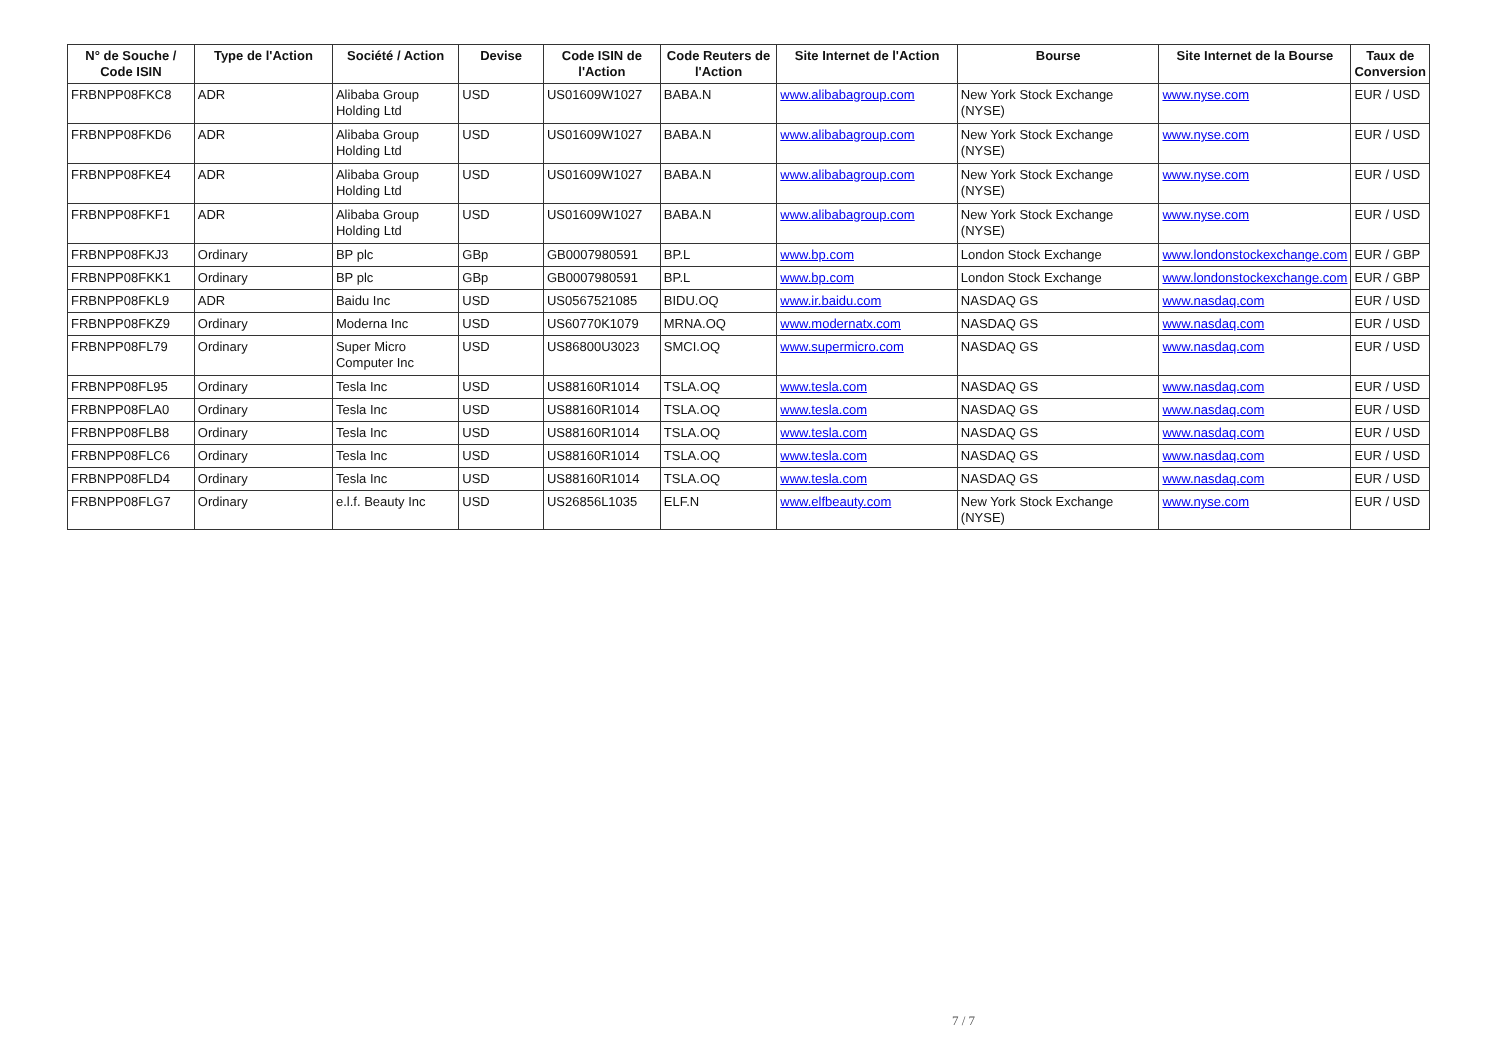| N° de Souche / Code ISIN | Type de l'Action | Société / Action | Devise | Code ISIN de l'Action | Code Reuters de l'Action | Site Internet de l'Action | Bourse | Site Internet de la Bourse | Taux de Conversion |
| --- | --- | --- | --- | --- | --- | --- | --- | --- | --- |
| FRBNPP08FKC8 | ADR | Alibaba Group Holding Ltd | USD | US01609W1027 | BABA.N | www.alibabagroup.com | New York Stock Exchange (NYSE) | www.nyse.com | EUR / USD |
| FRBNPP08FKD6 | ADR | Alibaba Group Holding Ltd | USD | US01609W1027 | BABA.N | www.alibabagroup.com | New York Stock Exchange (NYSE) | www.nyse.com | EUR / USD |
| FRBNPP08FKE4 | ADR | Alibaba Group Holding Ltd | USD | US01609W1027 | BABA.N | www.alibabagroup.com | New York Stock Exchange (NYSE) | www.nyse.com | EUR / USD |
| FRBNPP08FKF1 | ADR | Alibaba Group Holding Ltd | USD | US01609W1027 | BABA.N | www.alibabagroup.com | New York Stock Exchange (NYSE) | www.nyse.com | EUR / USD |
| FRBNPP08FKJ3 | Ordinary | BP plc | GBp | GB0007980591 | BP.L | www.bp.com | London Stock Exchange | www.londonstockexchange.com | EUR / GBP |
| FRBNPP08FKK1 | Ordinary | BP plc | GBp | GB0007980591 | BP.L | www.bp.com | London Stock Exchange | www.londonstockexchange.com | EUR / GBP |
| FRBNPP08FKL9 | ADR | Baidu Inc | USD | US0567521085 | BIDU.OQ | www.ir.baidu.com | NASDAQ GS | www.nasdaq.com | EUR / USD |
| FRBNPP08FKZ9 | Ordinary | Moderna Inc | USD | US60770K1079 | MRNA.OQ | www.modernatx.com | NASDAQ GS | www.nasdaq.com | EUR / USD |
| FRBNPP08FL79 | Ordinary | Super Micro Computer Inc | USD | US86800U3023 | SMCI.OQ | www.supermicro.com | NASDAQ GS | www.nasdaq.com | EUR / USD |
| FRBNPP08FL95 | Ordinary | Tesla Inc | USD | US88160R1014 | TSLA.OQ | www.tesla.com | NASDAQ GS | www.nasdaq.com | EUR / USD |
| FRBNPP08FLA0 | Ordinary | Tesla Inc | USD | US88160R1014 | TSLA.OQ | www.tesla.com | NASDAQ GS | www.nasdaq.com | EUR / USD |
| FRBNPP08FLB8 | Ordinary | Tesla Inc | USD | US88160R1014 | TSLA.OQ | www.tesla.com | NASDAQ GS | www.nasdaq.com | EUR / USD |
| FRBNPP08FLC6 | Ordinary | Tesla Inc | USD | US88160R1014 | TSLA.OQ | www.tesla.com | NASDAQ GS | www.nasdaq.com | EUR / USD |
| FRBNPP08FLD4 | Ordinary | Tesla Inc | USD | US88160R1014 | TSLA.OQ | www.tesla.com | NASDAQ GS | www.nasdaq.com | EUR / USD |
| FRBNPP08FLG7 | Ordinary | e.l.f. Beauty Inc | USD | US26856L1035 | ELF.N | www.elfbeauty.com | New York Stock Exchange (NYSE) | www.nyse.com | EUR / USD |
7 / 7